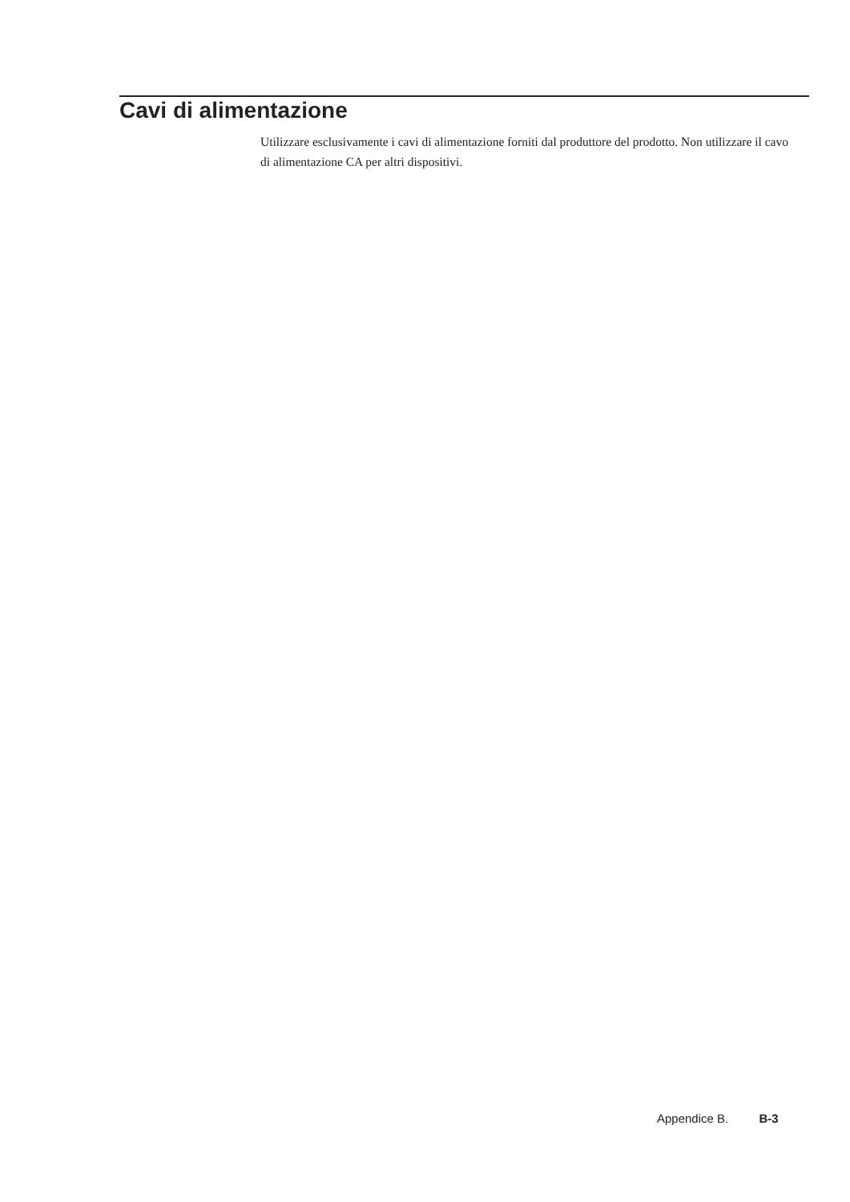Cavi di alimentazione
Utilizzare esclusivamente i cavi di alimentazione forniti dal produttore del prodotto. Non utilizzare il cavo di alimentazione CA per altri dispositivi.
Appendice B. B-3